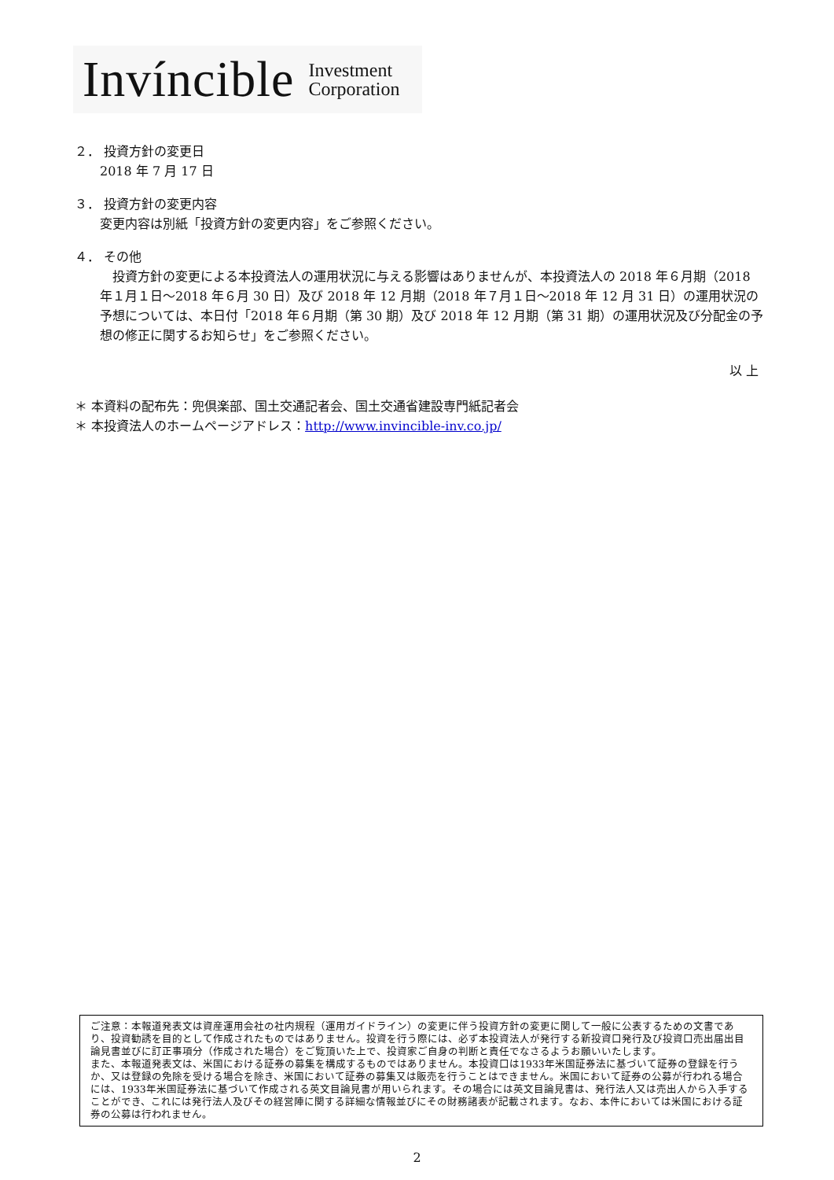Invíncible Investment
Corporation
２． 投資方針の変更日
2018 年 7 月 17 日
３． 投資方針の変更内容
変更内容は別紙「投資方針の変更内容」をご参照ください。
４． その他
　投資方針の変更による本投資法人の運用状況に与える影響はありませんが、本投資法人の 2018 年６月期（2018 年１月１日～2018 年６月 30 日）及び 2018 年 12 月期（2018 年７月１日～2018 年 12 月 31 日）の運用状況の予想については、本日付「2018 年６月期（第 30 期）及び 2018 年 12 月期（第 31 期）の運用状況及び分配金の予想の修正に関するお知らせ」をご参照ください。
以 上
＊ 本資料の配布先：兜倶楽部、国土交通記者会、国土交通省建設専門紙記者会
＊ 本投資法人のホームページアドレス：http://www.invincible-inv.co.jp/
ご注意：本報道発表文は資産運用会社の社内規程（運用ガイドライン）の変更に伴う投資方針の変更に関して一般に公表するための文書であり、投資勧誘を目的として作成されたものではありません。投資を行う際には、必ず本投資法人が発行する新投資口発行及び投資口売出届出目論見書並びに訂正事項分（作成された場合）をご覧頂いた上で、投資家ご自身の判断と責任でなさるようお願いいたします。
また、本報道発表文は、米国における証券の募集を構成するものではありません。本投資口は1933年米国証券法に基づいて証券の登録を行うか、又は登録の免除を受ける場合を除き、米国において証券の募集又は販売を行うことはできません。米国において証券の公募が行われる場合には、1933年米国証券法に基づいて作成される英文目論見書が用いられます。その場合には英文目論見書は、発行法人又は売出人から入手することができ、これには発行法人及びその経営陣に関する詳細な情報並びにその財務諸表が記載されます。なお、本件においては米国における証券の公募は行われません。
2